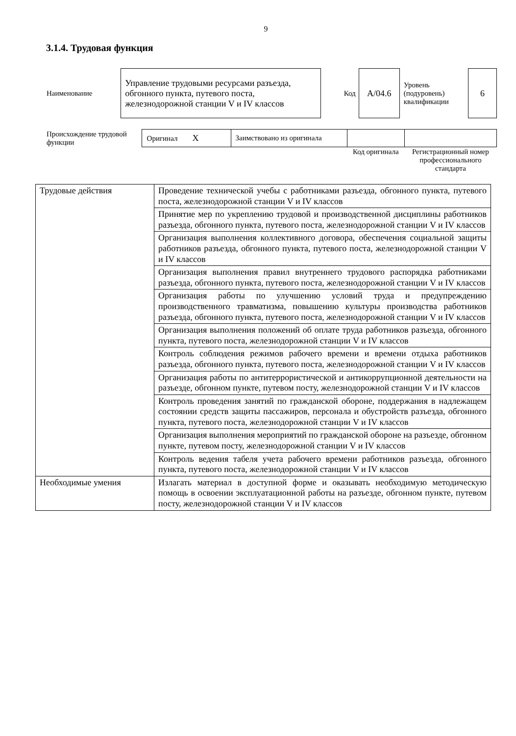9
3.1.4. Трудовая функция
| Наименование | Управление трудовыми ресурсами разъезда, обгонного пункта, путевого поста, железнодорожной станции V и IV классов | Код | А/04.6 | Уровень (подуровень) квалификации | 6 |
| Происхождение трудовой функции | Оригинал X | Заимствовано из оригинала | | |
| | | | Код оригинала | Регистрационный номер профессионального стандарта |
| Трудовые действия | Проведение технической учебы с работниками разъезда, обгонного пункта, путевого поста, железнодорожной станции V и IV классов |
| | Принятие мер по укреплению трудовой и производственной дисциплины работников разъезда, обгонного пункта, путевого поста, железнодорожной станции V и IV классов |
| | Организация выполнения коллективного договора, обеспечения социальной защиты работников разъезда, обгонного пункта, путевого поста, железнодорожной станции V и IV классов |
| | Организация выполнения правил внутреннего трудового распорядка работниками разъезда, обгонного пункта, путевого поста, железнодорожной станции V и IV классов |
| | Организация работы по улучшению условий труда и предупреждению производственного травматизма, повышению культуры производства работников разъезда, обгонного пункта, путевого поста, железнодорожной станции V и IV классов |
| | Организация выполнения положений об оплате труда работников разъезда, обгонного пункта, путевого поста, железнодорожной станции V и IV классов |
| | Контроль соблюдения режимов рабочего времени и времени отдыха работников разъезда, обгонного пункта, путевого поста, железнодорожной станции V и IV классов |
| | Организация работы по антитеррористической и антикоррупционной деятельности на разъезде, обгонном пункте, путевом посту, железнодорожной станции V и IV классов |
| | Контроль проведения занятий по гражданской обороне, поддержания в надлежащем состоянии средств защиты пассажиров, персонала и обустройств разъезда, обгонного пункта, путевого поста, железнодорожной станции V и IV классов |
| | Организация выполнения мероприятий по гражданской обороне на разъезде, обгонном пункте, путевом посту, железнодорожной станции V и IV классов |
| | Контроль ведения табеля учета рабочего времени работников разъезда, обгонного пункта, путевого поста, железнодорожной станции V и IV классов |
| Необходимые умения | Излагать материал в доступной форме и оказывать необходимую методическую помощь в освоении эксплуатационной работы на разъезде, обгонном пункте, путевом посту, железнодорожной станции V и IV классов |